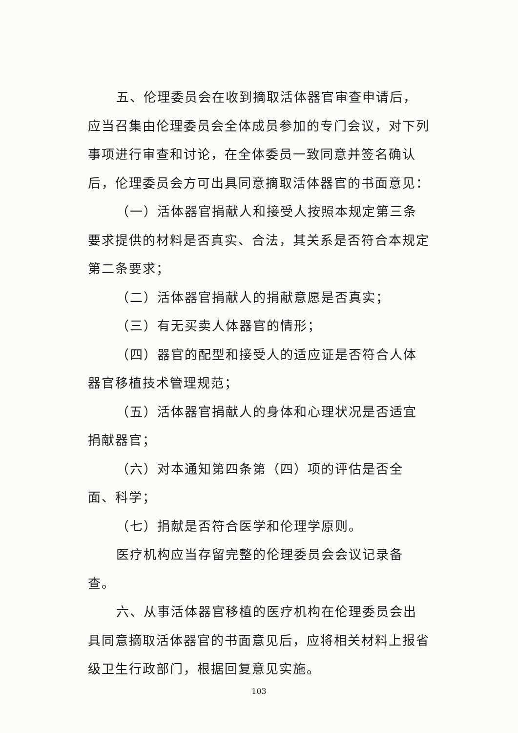五、伦理委员会在收到摘取活体器官审查申请后，应当召集由伦理委员会全体成员参加的专门会议，对下列事项进行审查和讨论，在全体委员一致同意并签名确认后，伦理委员会方可出具同意摘取活体器官的书面意见：
（一）活体器官捐献人和接受人按照本规定第三条要求提供的材料是否真实、合法，其关系是否符合本规定第二条要求；
（二）活体器官捐献人的捐献意愿是否真实；
（三）有无买卖人体器官的情形；
（四）器官的配型和接受人的适应证是否符合人体器官移植技术管理规范；
（五）活体器官捐献人的身体和心理状况是否适宜捐献器官；
（六）对本通知第四条第（四）项的评估是否全面、科学；
（七）捐献是否符合医学和伦理学原则。
医疗机构应当存留完整的伦理委员会会议记录备查。
六、从事活体器官移植的医疗机构在伦理委员会出具同意摘取活体器官的书面意见后，应将相关材料上报省级卫生行政部门，根据回复意见实施。
103